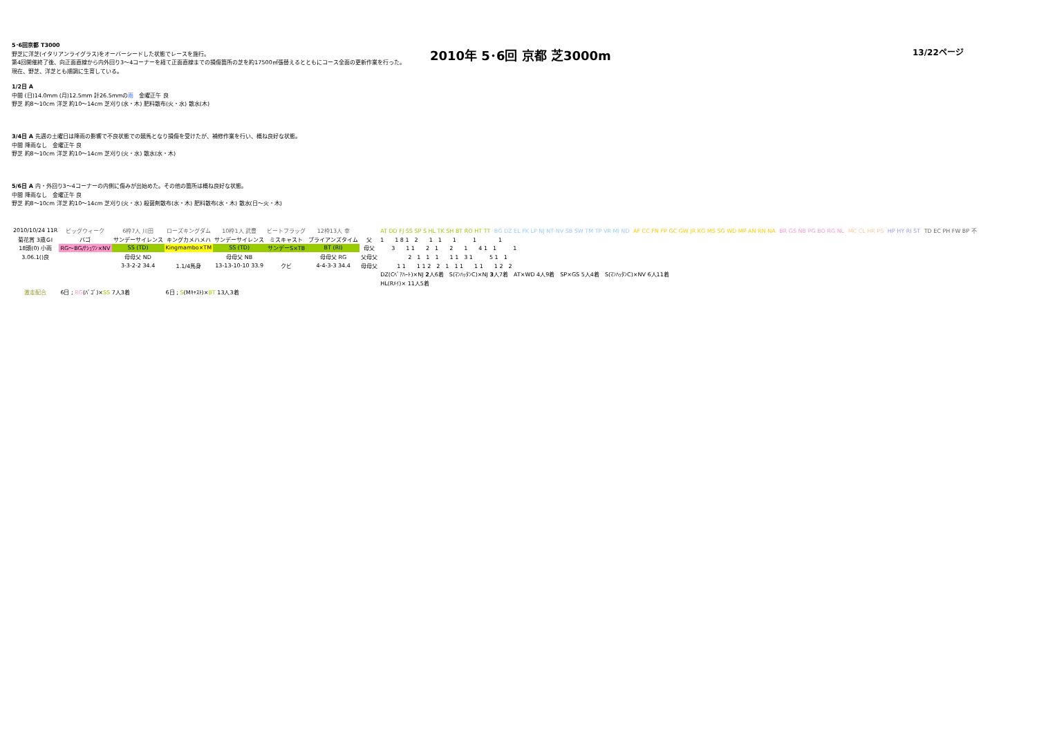2010年 5･6回 京都 芝3000m 13/22ページ
5･6回京都 T3000
野芝に洋芝(イタリアンライグラス)をオーバーシードした状態でレースを施行。
第4回開催終了後、向正面直線から内外回り3～4コーナーを経て正面直線までの損傷箇所の芝を約17500㎡張替えるとともにコース全面の更新作業を行った。
現在、野芝、洋芝とも順調に生育している。
1/2日 A
中間 (日)14.0mm (月)12.5mm 計26.5mmの雨　金曜正午 良
野芝 約8～10cm 洋芝 約10～14cm 芝刈り(水・木) 肥料散布(火・水) 散水(木)
3/4日 A 先週の土曜日は降雨の影響で不良状態での競馬となり損傷を受けたが、補修作業を行い、概ね良好な状態。
中間 降雨なし　金曜正午 良
野芝 約8～10cm 洋芝 約10～14cm 芝刈り(火・水) 散水(水・木)
5/6日 A 内・外回り3～4コーナーの内側に傷みが出始めた。その他の箇所は概ね良好な状態。
中間 降雨なし　金曜正午 良
野芝 約8～10cm 洋芝 約10～14cm 芝刈り(火・水) 殺菌剤散布(水・木) 肥料散布(水・木) 散水(日～火・木)
| 2010/10/24 11R | ビッグウィーク | 6枠7人 川田 | ローズキングダム | 10枠1人 武豊 | ビートフラッグ | 12枠13人 幸 | | AT DD FJ SS SP S HL TK SH BT RO HT TT BG DZ EL FK LP NJ NT NV SB SW TM TP VR MI ND AF CC FN FP GC GW JR KG MS SG WD MP AN RN NA BR GS NB PG BO RG NL MC CL HR PS HP HY RI ST TD EC PH FW BP 不 |
| 菊花賞 3歳ＧⅠ | バゴ | サンデーサイレンス | キングカメハメハ | サンデーサイレンス | ミスキャスト | ブライアンズタイム | 父 | 1 1 8 1 2 1 1 1 1 1 |
| 18頭(0) 小雨 | RG～BG/ﾅｼｭﾜﾝ×NV | SS (TD) | Kingmambo×TM | SS (TD) | サンデーS×TB | BT (RI) | 母父 | 3 1 1 2 1 2 1 4 1 1 1 |
| 3.06.1()良 | | 母母父 ND | | 母母父 NB | | 母母父 RG | 父母父 | 2 1 1 1 1 1 3 1 5 1 1 |
| | | 3-3-2-2 34.4 | 1.1/4馬身 | 13-13-10-10 33.9 | クビ | 4-4-3-3 34.4 | 母母父 | 1 1 1 1 2 2 1 1 1 1 1 1 2 2 |
| | | | | | | | | DZ(Cﾍﾞｱﾊｰﾄ)×NJ 2 人6着 S(ﾏﾝﾊｯﾀﾝC)×NJ 3 人7着 AT×WD 4人9着 SP×GS 5人4着 S(ﾏﾝﾊｯﾀﾝC)×NV 6人11着 |
| | | | | | | | | HL(Rﾒｲ)× 11人5着 |
| 激走配合 | 6日 ; RG (ﾊﾞｺﾞ)× SS 7人3着 | | 6日 ; S (Mｷｬｽﾄ)× BT 13人3着 | | | | | |